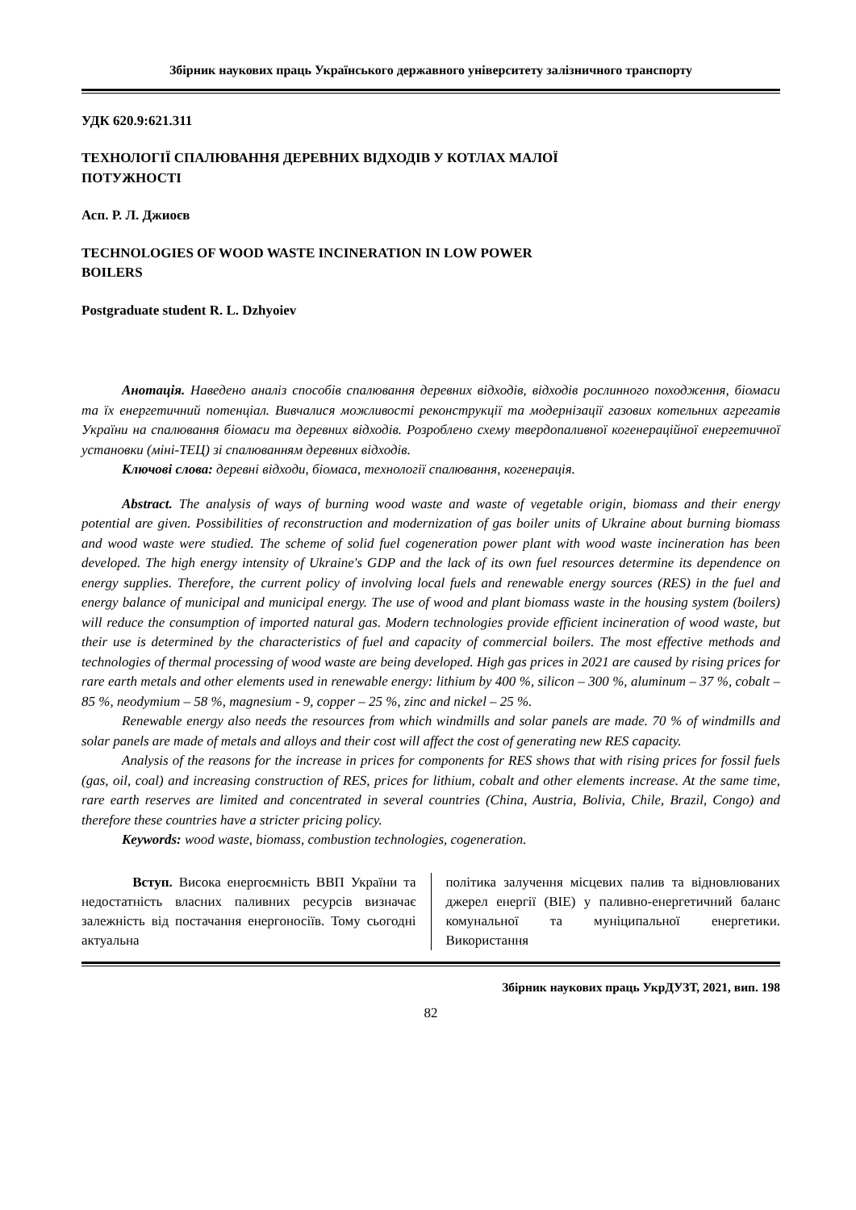Збірник наукових праць Українського державного університету залізничного транспорту
УДК 620.9:621.311
ТЕХНОЛОГІЇ СПАЛЮВАННЯ ДЕРЕВНИХ ВІДХОДІВ У КОТЛАХ МАЛОЇ
ПОТУЖНОСТІ
Асп. Р. Л. Джиоєв
TECHNOLOGIES OF WOOD WASTE INCINERATION IN LOW POWER
BOILERS
Postgraduate student R. L. Dzhyoiev
Анотація. Наведено аналіз способів спалювання деревних відходів, відходів рослинного походження, біомаси та їх енергетичний потенціал. Вивчалися можливості реконструкції та модернізації газових котельних агрегатів України на спалювання біомаси та деревних відходів. Розроблено схему твердопаливної когенераційної енергетичної установки (міні-ТЕЦ) зі спалюванням деревних відходів.
Ключові слова: деревні відходи, біомаса, технології спалювання, когенерація.
Abstract. The analysis of ways of burning wood waste and waste of vegetable origin, biomass and their energy potential are given. Possibilities of reconstruction and modernization of gas boiler units of Ukraine about burning biomass and wood waste were studied. The scheme of solid fuel cogeneration power plant with wood waste incineration has been developed. The high energy intensity of Ukraine's GDP and the lack of its own fuel resources determine its dependence on energy supplies. Therefore, the current policy of involving local fuels and renewable energy sources (RES) in the fuel and energy balance of municipal and municipal energy. The use of wood and plant biomass waste in the housing system (boilers) will reduce the consumption of imported natural gas. Modern technologies provide efficient incineration of wood waste, but their use is determined by the characteristics of fuel and capacity of commercial boilers. The most effective methods and technologies of thermal processing of wood waste are being developed. High gas prices in 2021 are caused by rising prices for rare earth metals and other elements used in renewable energy: lithium by 400 %, silicon – 300 %, aluminum – 37 %, cobalt – 85 %, neodymium – 58 %, magnesium - 9, copper – 25 %, zinc and nickel – 25 %.
Renewable energy also needs the resources from which windmills and solar panels are made. 70 % of windmills and solar panels are made of metals and alloys and their cost will affect the cost of generating new RES capacity.
Analysis of the reasons for the increase in prices for components for RES shows that with rising prices for fossil fuels (gas, oil, coal) and increasing construction of RES, prices for lithium, cobalt and other elements increase. At the same time, rare earth reserves are limited and concentrated in several countries (China, Austria, Bolivia, Chile, Brazil, Congo) and therefore these countries have a stricter pricing policy.
Keywords: wood waste, biomass, combustion technologies, cogeneration.
Вступ. Висока енергоємність ВВП України та недостатність власних паливних ресурсів визначає залежність від постачання енергоносіїв. Тому сьогодні актуальна
політика залучення місцевих палив та відновлюваних джерел енергії (ВІЕ) у паливно-енергетичний баланс комунальної та муніципальної енергетики. Використання
Збірник наукових праць УкрДУЗТ, 2021, вип. 198
82